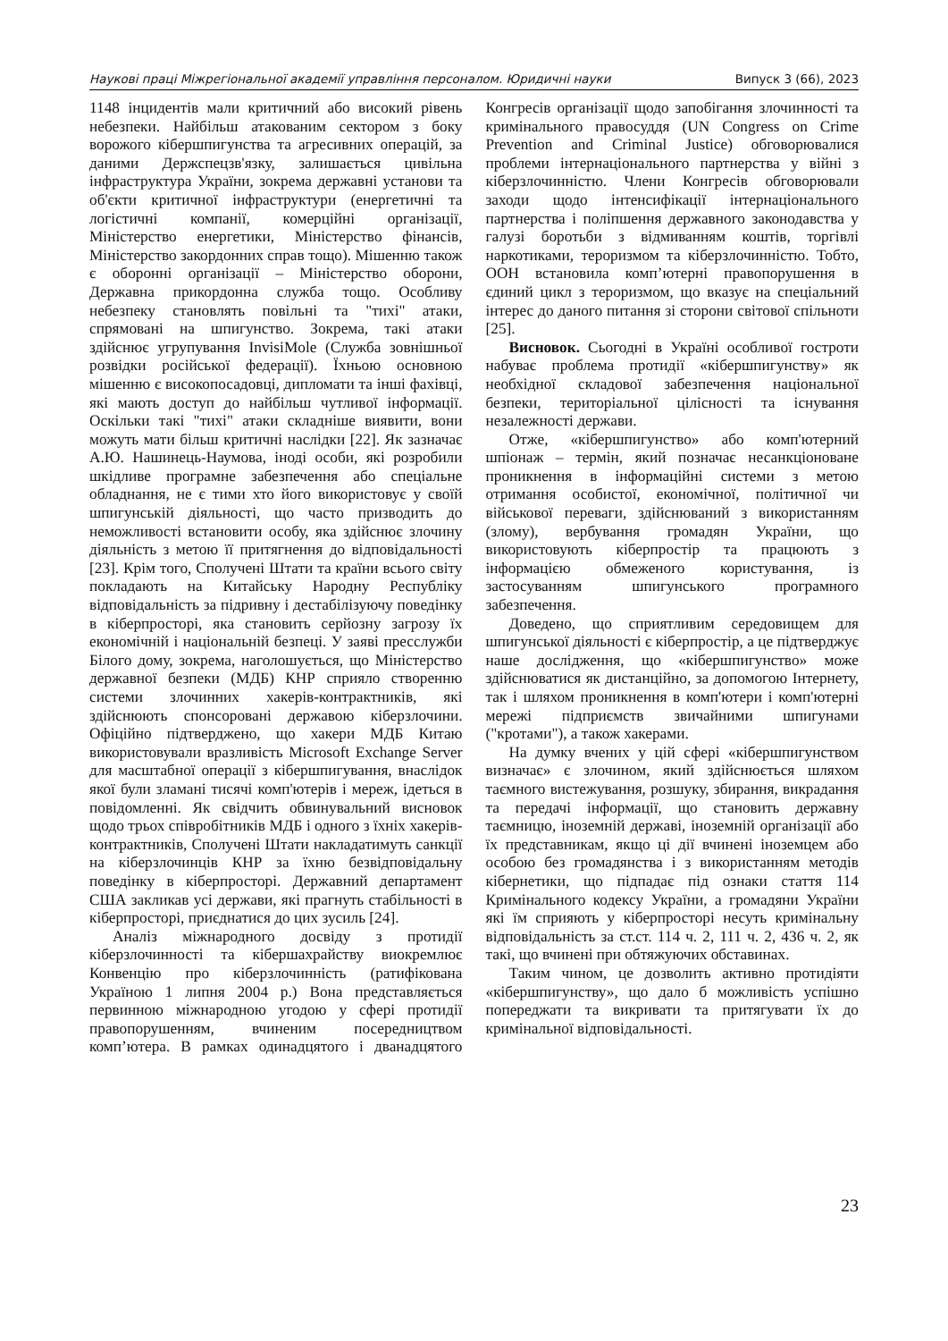Наукові праці Міжрегіональної академії управління персоналом. Юридичні науки Випуск 3 (66), 2023
1148 інцидентів мали критичний або високий рівень небезпеки. Найбільш атакованим сектором з боку ворожого кібершпигунства та агресивних операцій, за даними Держспецзв'язку, залишається цивільна інфраструктура України, зокрема державні установи та об'єкти критичної інфраструктури (енергетичні та логістичні компанії, комерційні організації, Міністерство енергетики, Міністерство фінансів, Міністерство закордонних справ тощо). Мішенню також є оборонні організації – Міністерство оборони, Державна прикордонна служба тощо. Особливу небезпеку становлять повільні та "тихі" атаки, спрямовані на шпигунство. Зокрема, такі атаки здійснює угрупування InvisiMole (Служба зовнішньої розвідки російської федерації). Їхньою основною мішенню є високопосадовці, дипломати та інші фахівці, які мають доступ до найбільш чутливої інформації. Оскільки такі "тихі" атаки складніше виявити, вони можуть мати більш критичні наслідки [22]. Як зазначає А.Ю. Нашинець-Наумова, іноді особи, які розробили шкідливе програмне забезпечення або спеціальне обладнання, не є тими хто його використовує у своїй шпигунській діяльності, що часто призводить до неможливості встановити особу, яка здійснює злочину діяльність з метою її притягнення до відповідальності [23]. Крім того, Сполучені Штати та країни всього світу покладають на Китайську Народну Республіку відповідальність за підривну і дестабілізуючу поведінку в кіберпросторі, яка становить серйозну загрозу їх економічній і національній безпеці. У заяві пресслужби Білого дому, зокрема, наголошується, що Міністерство державної безпеки (МДБ) КНР сприяло створенню системи злочинних хакерів-контрактників, які здійснюють спонсоровані державою кіберзлочини. Офіційно підтверджено, що хакери МДБ Китаю використовували вразливість Microsoft Exchange Server для масштабної операції з кібершпигування, внаслідок якої були зламані тисячі комп'ютерів і мереж, ідеться в повідомленні. Як свідчить обвинувальний висновок щодо трьох співробітників МДБ і одного з їхніх хакерів-контрактників, Сполучені Штати накладатимуть санкції на кіберзлочинців КНР за їхню безвідповідальну поведінку в кіберпросторі. Державний департамент США закликав усі держави, які прагнуть стабільності в кіберпросторі, приєднатися до цих зусиль [24].
Аналіз міжнародного досвіду з протидії кіберзлочинності та кібершахрайству виокремлює Конвенцію про кіберзлочинність (ратифікована Україною 1 липня 2004 р.) Вона представляється первинною міжнародною угодою у сфері протидії правопорушенням, вчиненим посередництвом комп’ютера. В рамках одинадцятого і дванадцятого Конгресів організації щодо запобігання злочинності та кримінального правосуддя (UN Congress on Crime Prevention and Criminal Justice) обговорювалися проблеми інтернаціонального партнерства у війні з кіберзлочинністю. Члени Конгресів обговорювали заходи щодо інтенсифікації інтернаціонального партнерства і поліпшення державного законодавства у галузі боротьби з відмиванням коштів, торгівлі наркотиками, тероризмом та кіберзлочинністю. Тобто, ООН встановила комп’ютерні правопорушення в єдиний цикл з тероризмом, що вказує на спеціальний інтерес до даного питання зі сторони світової спільноти [25].
Висновок. Сьогодні в Україні особливої гостроти набуває проблема протидії «кібершпигунству» як необхідної складової забезпечення національної безпеки, територіальної цілісності та існування незалежності держави.
Отже, «кібершпигунство» або комп'ютерний шпіонаж – термін, який позначає несанкціоноване проникнення в інформаційні системи з метою отримання особистої, економічної, політичної чи військової переваги, здійснюваний з використанням (злому), вербування громадян України, що використовують кіберпростір та працюють з інформацією обмеженого користування, із застосуванням шпигунського програмного забезпечення.
Доведено, що сприятливим середовищем для шпигунської діяльності є кіберпростір, а це підтверджує наше дослідження, що «кібершпигунство» може здійснюватися як дистанційно, за допомогою Інтернету, так і шляхом проникнення в комп'ютери і комп'ютерні мережі підприємств звичайними шпигунами ("кротами"), а також хакерами.
На думку вчених у цій сфері «кібершпигунством визначає» є злочином, який здійснюється шляхом таємного вистежування, розшуку, збирання, викрадання та передачі інформації, що становить державну таємницю, іноземній державі, іноземній організації або їх представникам, якщо ці дії вчинені іноземцем або особою без громадянства і з використанням методів кібернетики, що підпадає під ознаки стаття 114 Кримінального кодексу України, а громадяни України які їм сприяють у кіберпросторі несуть кримінальну відповідальність за ст.ст. 114 ч. 2, 111 ч. 2, 436 ч. 2, як такі, що вчинені при обтяжуючих обставинах.
Таким чином, це дозволить активно протидіяти «кібершпигунству», що дало б можливість успішно попереджати та викривати та притягувати їх до кримінальної відповідальності.
23